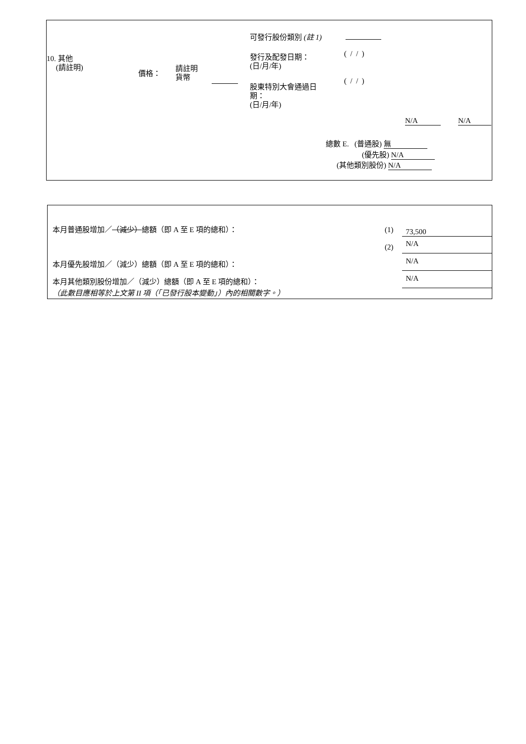可發行股份類別 (註 1)
( / / )
發行及配發日期：
(日/月/年)
10. 其他
(請註明)
請註明
貨幣
價格：
( / / )
股東特別大會通過日
期：
(日/月/年)
N/A N/A
總數 E. (普通股) 無
(優先股) N/A
(其他類別股份) N/A
本月普通股增加／（減少）總額（即 A 至 E 項的總和）： (1) 73,500
(2) N/A
本月優先股增加／（減少）總額（即 A 至 E 項的總和）： N/A
本月其他類別股份增加／（減少）總額（即 A 至 E 項的總和）： N/A
（此數目應相等於上文第 II 項（「已發行股本變動」）內的相關數字。）